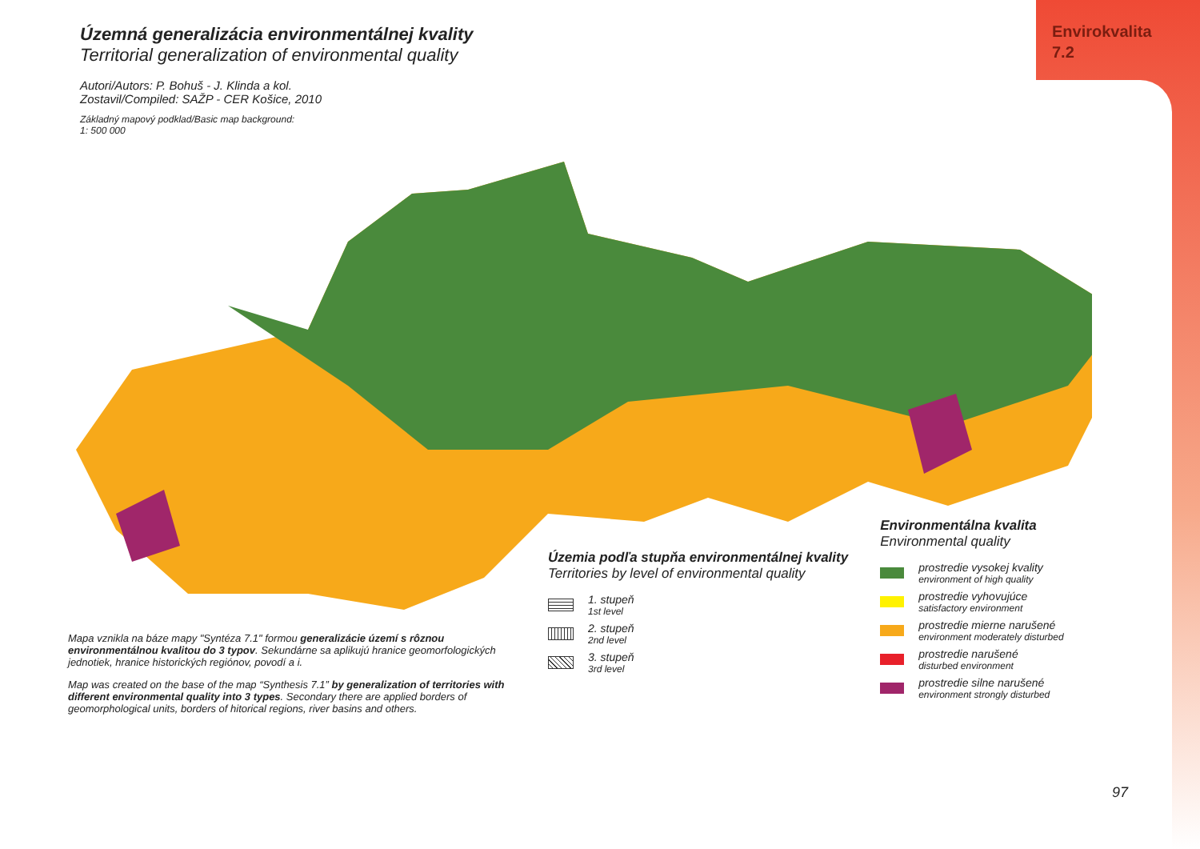Envirokvalita
7.2
Územná generalizácia environmentálnej kvality
Territorial generalization of environmental quality
Autori/Autors: P. Bohuš - J. Klinda a kol.
Zostavil/Compiled: SAŽP - CER Košice, 2010
Základný mapový podklad/Basic map background:
1: 500 000
Mapa vznikla na báze mapy "Syntéza 7.1" formou generalizácie území s rôznou environmentálnou kvalitou do 3 typov. Sekundárne sa aplikujú hranice geomorfologických jednotiek, hranice historických regiónov, povodí a i.
Map was created on the base of the map “Synthesis 7.1” by generalization of territories with different environmental quality into 3 types. Secondary there are applied borders of geomorphological units, borders of hitorical regions, river basins and others.
Územia podľa stupňa environmentálnej kvality
Territories by level of environmental quality
1. stupeň
1st level
2. stupeň
2nd level
3. stupeň
3rd level
Environmentálna kvalita
Environmental quality
prostredie vysokej kvality
environment of high quality
prostredie vyhovujúce
satisfactory environment
prostredie mierne narušené
environment moderately disturbed
prostredie narušené
disturbed environment
prostredie silne narušené
environment strongly disturbed
97